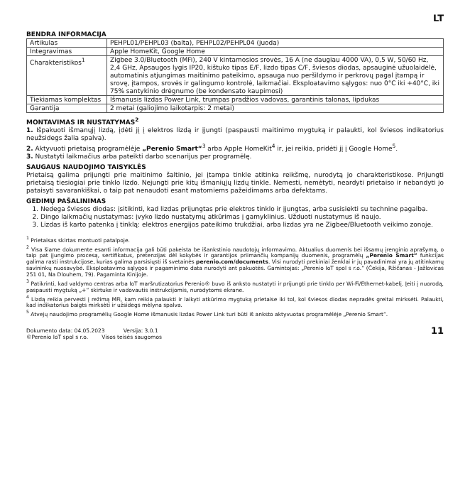LT
BENDRA INFORMACIJA
| Artikulas | PEHPL01/PEHPL03 (balta), PEHPL02/PEHPL04 (juoda) |
| Integravimas | Apple HomeKit, Google Home |
| Charakteristikos<sup>1</sup> | Zigbee 3.0/Bluetooth (MFi), 240 V kintamosios srovės, 16 A (ne daugiau 4000 VA), 0,5 W, 50/60 Hz, 2,4 GHz, Apsaugos lygis IP20, kištuko tipas E/F, lizdo tipas C/F, šviesos diodas, apsauginė užuolaidėlė, automatinis atjungimas maitinimo pateikimo, apsauga nuo peršildymo ir perkrovų pagal įtampą ir srovę, įtampos, srovės ir galingumo kontrolė, laikmačiai. Eksploatavimo sąlygos: nuo 0°C iki +40°C, iki 75% santykinio drėgnumo (be kondensato kaupimosi) |
| Tiekiamas komplektas | Išmanusis lizdas Power Link, trumpas pradžios vadovas, garantinis talonas, lipdukas |
| Garantija | 2 metai (galiojimo laikotarpis: 2 metai) |
MONTAVIMAS IR NUSTATYMAS<sup>2</sup>
1. Išpakuoti išmanųjį lizdą, įdėti jį į elektros lizdą ir įjungti (paspausti maitinimo mygtuką ir palaukti, kol šviesos indikatorius neužsidegs žalia spalva).
2. Aktyvuoti prietaisą programėlėje „Perenio Smart“<sup>3</sup> arba Apple HomeKit<sup>4</sup> ir, jei reikia, pridėti jį į Google Home<sup>5</sup>.
3. Nustatyti laikmačius arba pateikti darbo scenarijus per programėlę.
SAUGAUS NAUDOJIMO TAISYKLĖS
Prietaisą galima prijungti prie maitinimo šaltinio, jei įtampa tinkle atitinka reikšmę, nurodytą jo charakteristikose. Prijungti prietaisą tiesiogiai prie tinklo lizdo. Nejungti prie kitų išmaniųjų lizdų tinkle. Nemesti, nemėtyti, neardyti prietaiso ir nebandyti jo pataisyti savarankiškai, o taip pat nenaudoti esant matomiems pažeidimams arba defektams.
GEDIMŲ PAŠALINIMAS
1. Nedega šviesos diodas: įsitikinti, kad lizdas prijungtas prie elektros tinklo ir įjungtas, arba susisiekti su technine pagalba.
2. Dingo laikmačių nustatymas: įvyko lizdo nustatymų atkūrimas į gamyklinius. Užduoti nustatymus iš naujo.
3. Lizdas iš karto patenka į tinklą: elektros energijos pateikimo trukdžiai, arba lizdas yra ne Zigbee/Bluetooth veikimo zonoje.
<sup>1</sup> Prietaisas skirtas montuoti patalpoje.
<sup>2</sup> Visa šiame dokumente esanti informacija gali būti pakeista be išankstinio naudotojų informavimo. Aktualius duomenis bei išsamų įrenginio aprašymą, o taip pat įjungimo procesą, sertifikatus, pretenzijas dėl kokybės ir garantijos priimančių kompanijų duomenis, programėlų „Perenio Smart“ funkcijas galima rasti instrukcijose, kurias galima parsisiųsti iš svetainės perenio.com/documents. Visi nurodyti prekiniai ženklai ir jų pavadinimai yra jų atitinkamų savininkų nuosavybė. Eksploatavimo sąlygos ir pagaminimo data nurodyti ant pakuotės. Gamintojas: „Perenio IoT spol s r.o.“ (Čekija, Ržičanas - Jažlovicas 251 01, Na Dlouhem, 79). Pagaminta Kinijoje.
<sup>3</sup> Patikrinti, kad valdymo centras arba IoT maršrutizatorius Perenio® buvo iš anksto nustatyti ir prijungti prie tinklo per Wi-Fi/Ethernet-kabelį. Įeiti į nuorodą, paspausti mygtuką „+“ skirtuke ir vadovautis instrukcijomis, nurodytoms ekrane.
<sup>4</sup> Lizdą reikia pervesti į režimą MFi, kam reikia palaukti ir laikyti atkūrimo mygtuką prietaise iki tol, kol šviesos diodas nepradės greitai mirksėti. Palaukti, kad indikatorius baigts mirksėti ir užsidegs mėlyna spalva.
<sup>5</sup> Atvejų naudojimo programėlių Google Home išmanusis lizdas Power Link turi būti iš anksto aktyvuotas programėlėje „Perenio Smart“.
Dokumento data: 04.05.2023 Versija: 3.0.1
©Perenio IoT spol s r.o. Visos teisės saugomos
11